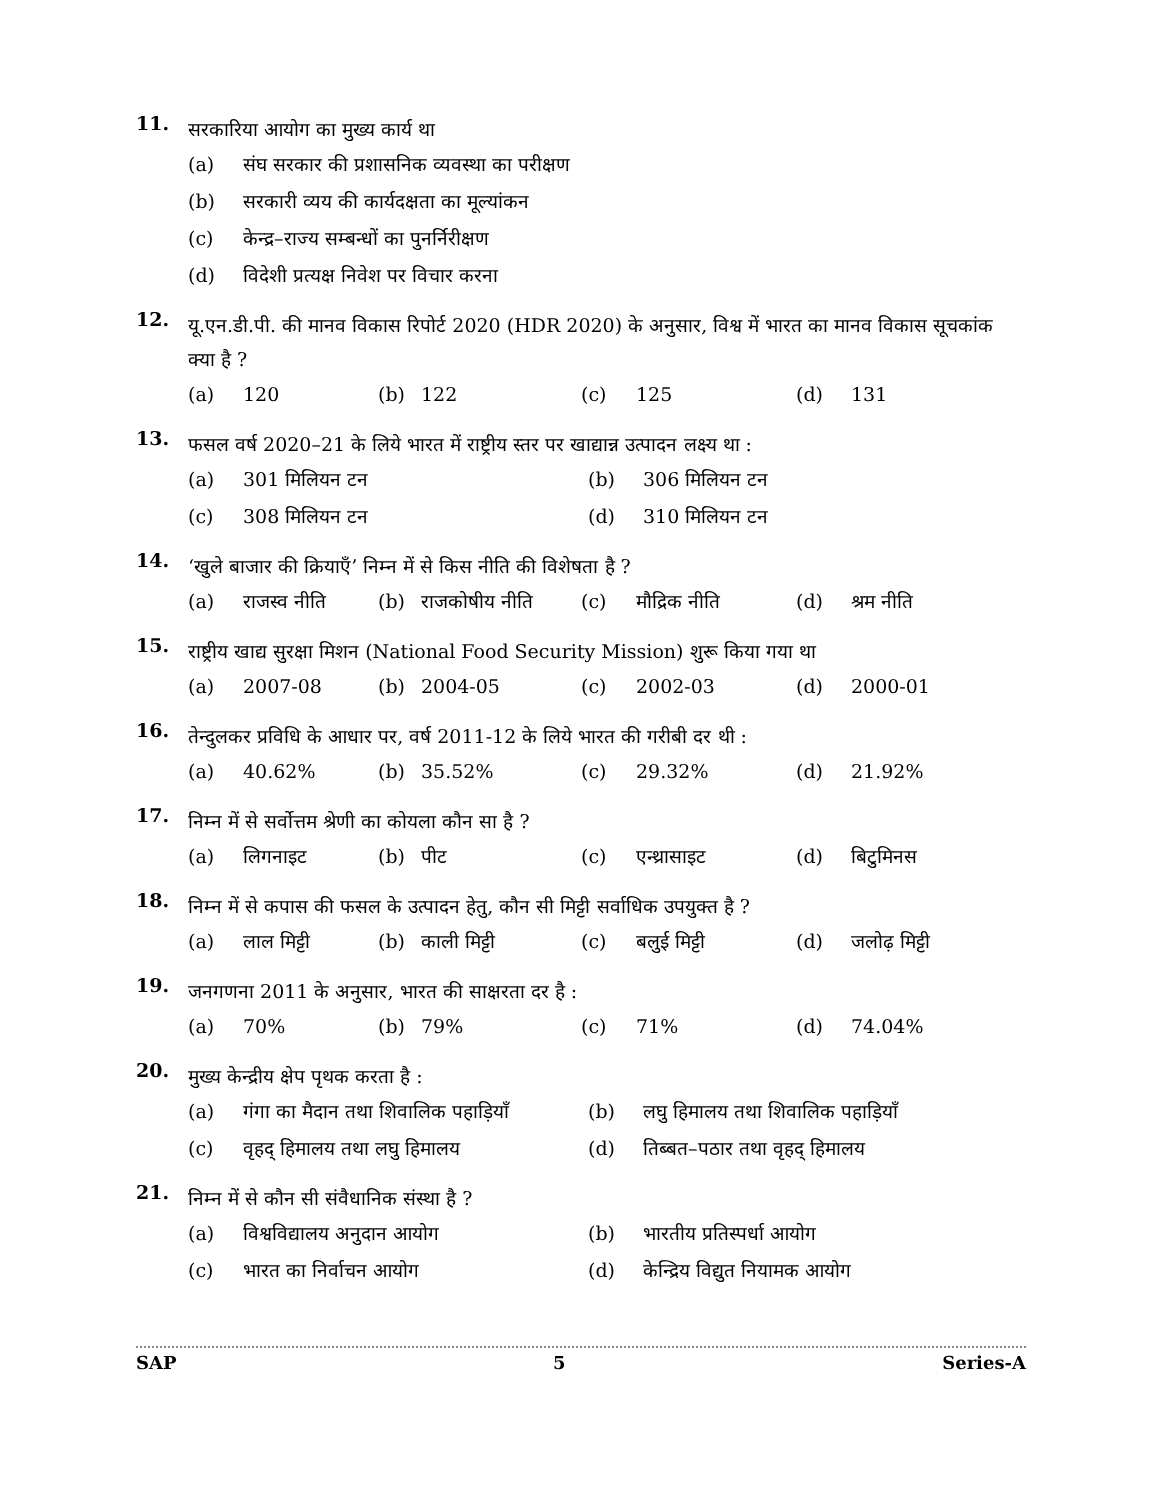11.
सरकारिया आयोग का मुख्य कार्य था
(a) संघ सरकार की प्रशासनिक व्यवस्था का परीक्षण (b) सरकारी व्यय की कार्यदक्षता का मूल्यांकन (c) केन्द्र–राज्य सम्बन्धों का पुनर्निरीक्षण (d) विदेशी प्रत्यक्ष निवेश पर विचार करना
12.
यू.एन.डी.पी. की मानव विकास रिपोर्ट 2020 (HDR 2020) के अनुसार, विश्व में भारत का मानव विकास सूचकांक क्या है ?
(a) 120 (b) 122 (c) 125 (d) 131
13.
फसल वर्ष 2020–21 के लिये भारत में राष्ट्रीय स्तर पर खाद्यान्न उत्पादन लक्ष्य था :
(a) 301 मिलियन टन (b) 306 मिलियन टन (c) 308 मिलियन टन (d) 310 मिलियन टन
14.
‘खुले बाजार की क्रियाएँ’ निम्न में से किस नीति की विशेषता है ?
(a) राजस्व नीति (b) राजकोषीय नीति (c) मौद्रिक नीति (d) श्रम नीति
15.
राष्ट्रीय खाद्य सुरक्षा मिशन (National Food Security Mission) शुरू किया गया था
(a) 2007-08 (b) 2004-05 (c) 2002-03 (d) 2000-01
16.
तेन्दुलकर प्रविधि के आधार पर, वर्ष 2011-12 के लिये भारत की गरीबी दर थी :
(a) 40.62% (b) 35.52% (c) 29.32% (d) 21.92%
17.
निम्न में से सर्वोत्तम श्रेणी का कोयला कौन सा है ?
(a) लिगनाइट (b) पीट (c) एन्थ्रासाइट (d) बिटुमिनस
18.
निम्न में से कपास की फसल के उत्पादन हेतु, कौन सी मिट्टी सर्वाधिक उपयुक्त है ?
(a) लाल मिट्टी (b) काली मिट्टी (c) बलुई मिट्टी (d) जलोढ़ मिट्टी
19.
जनगणना 2011 के अनुसार, भारत की साक्षरता दर है :
(a) 70% (b) 79% (c) 71% (d) 74.04%
20.
मुख्य केन्द्रीय क्षेप पृथक करता है :
(a) गंगा का मैदान तथा शिवालिक पहाड़ियाँ (b) लघु हिमालय तथा शिवालिक पहाड़ियाँ (c) वृहद् हिमालय तथा लघु हिमालय (d) तिब्बत–पठार तथा वृहद् हिमालय
21.
निम्न में से कौन सी संवैधानिक संस्था है ?
(a) विश्वविद्यालय अनुदान आयोग (b) भारतीय प्रतिस्पर्धा आयोग (c) भारत का निर्वाचन आयोग (d) केन्द्रिय विद्युत नियामक आयोग
SAP 5 Series-A